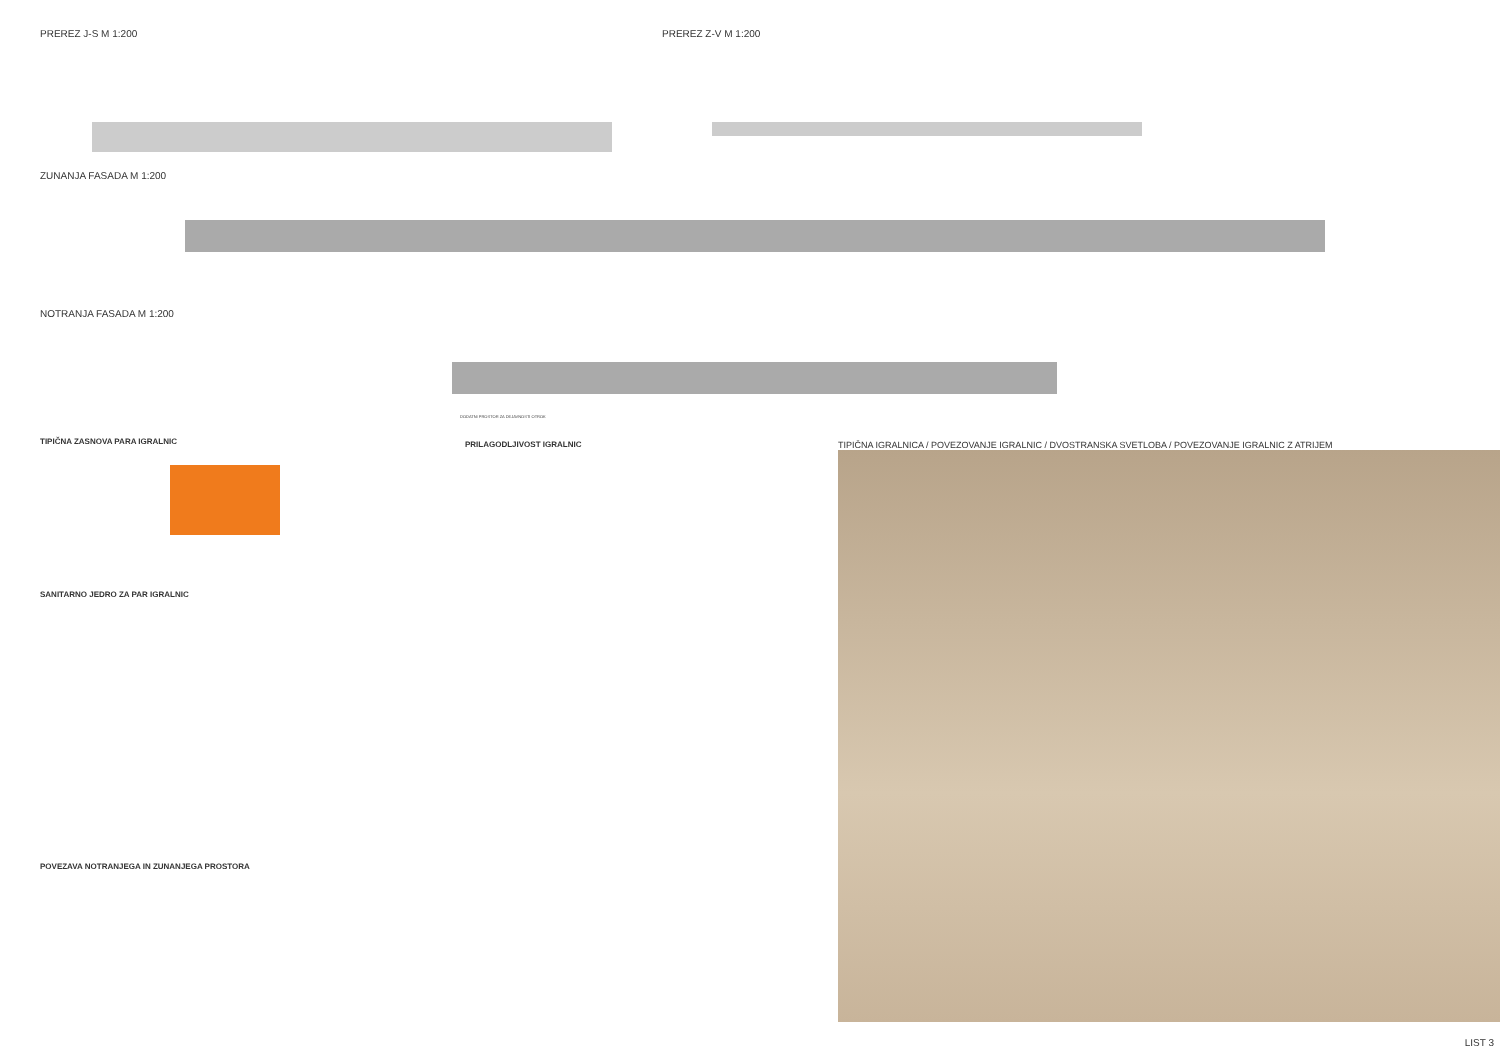PREREZ J-S M 1:200 PREREZ Z-V M 1:200
ZUNANJA FASADA M 1:200
NOTRANJA FASADA M 1:200
DODATNI PROSTOR ZA DEJAVNOSTI OTROK
TIPIČNA ZASNOVA PARA IGRALNIC
SANITARNO JEDRO ZA PAR IGRALNIC
POVEZAVA NOTRANJEGA IN ZUNANJEGA PROSTORA
PRILAGODLJIVOST IGRALNIC
TIPIČNA IGRALNICA / POVEZOVANJE IGRALNIC / DVOSTRANSKA SVETLOBA / POVEZOVANJE IGRALNIC Z ATRIJEM
LIST 3